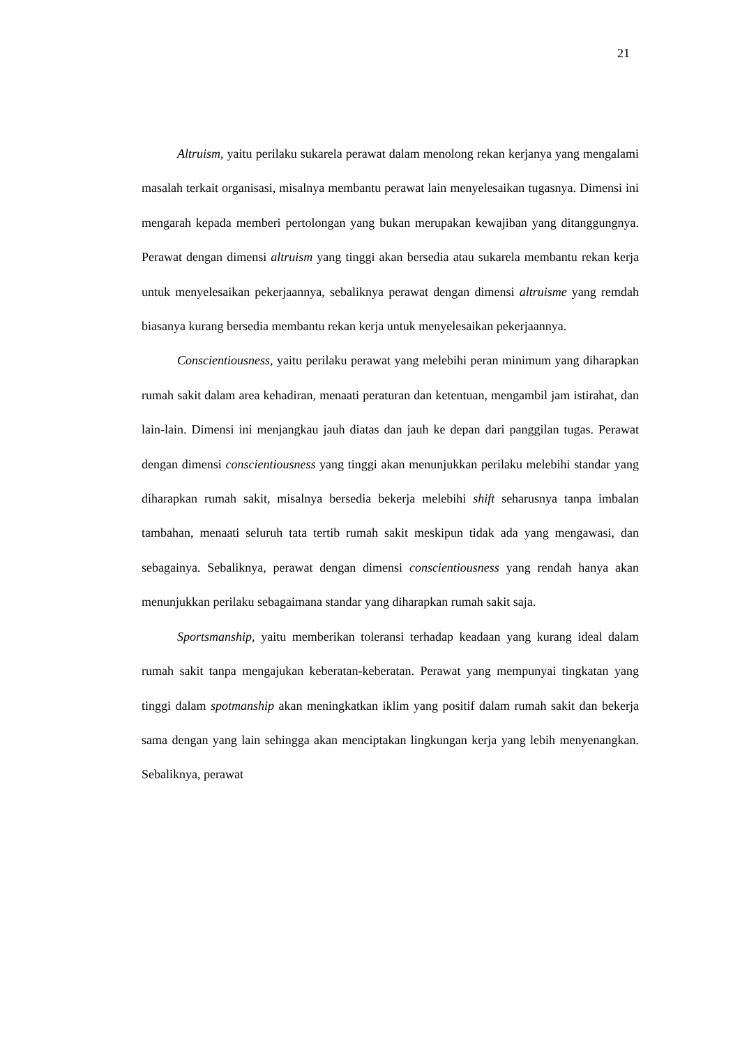21
Altruism, yaitu perilaku sukarela perawat dalam menolong rekan kerjanya yang mengalami masalah terkait organisasi, misalnya membantu perawat lain menyelesaikan tugasnya. Dimensi ini mengarah kepada memberi pertolongan yang bukan merupakan kewajiban yang ditanggungnya. Perawat dengan dimensi altruism yang tinggi akan bersedia atau sukarela membantu rekan kerja untuk menyelesaikan pekerjaannya, sebaliknya perawat dengan dimensi altruisme yang remdah biasanya kurang bersedia membantu rekan kerja untuk menyelesaikan pekerjaannya.
Conscientiousness, yaitu perilaku perawat yang melebihi peran minimum yang diharapkan rumah sakit dalam area kehadiran, menaati peraturan dan ketentuan, mengambil jam istirahat, dan lain-lain. Dimensi ini menjangkau jauh diatas dan jauh ke depan dari panggilan tugas. Perawat dengan dimensi conscientiousness yang tinggi akan menunjukkan perilaku melebihi standar yang diharapkan rumah sakit, misalnya bersedia bekerja melebihi shift seharusnya tanpa imbalan tambahan, menaati seluruh tata tertib rumah sakit meskipun tidak ada yang mengawasi, dan sebagainya. Sebaliknya, perawat dengan dimensi conscientiousness yang rendah hanya akan menunjukkan perilaku sebagaimana standar yang diharapkan rumah sakit saja.
Sportsmanship, yaitu memberikan toleransi terhadap keadaan yang kurang ideal dalam rumah sakit tanpa mengajukan keberatan-keberatan. Perawat yang mempunyai tingkatan yang tinggi dalam spotmanship akan meningkatkan iklim yang positif dalam rumah sakit dan bekerja sama dengan yang lain sehingga akan menciptakan lingkungan kerja yang lebih menyenangkan. Sebaliknya, perawat